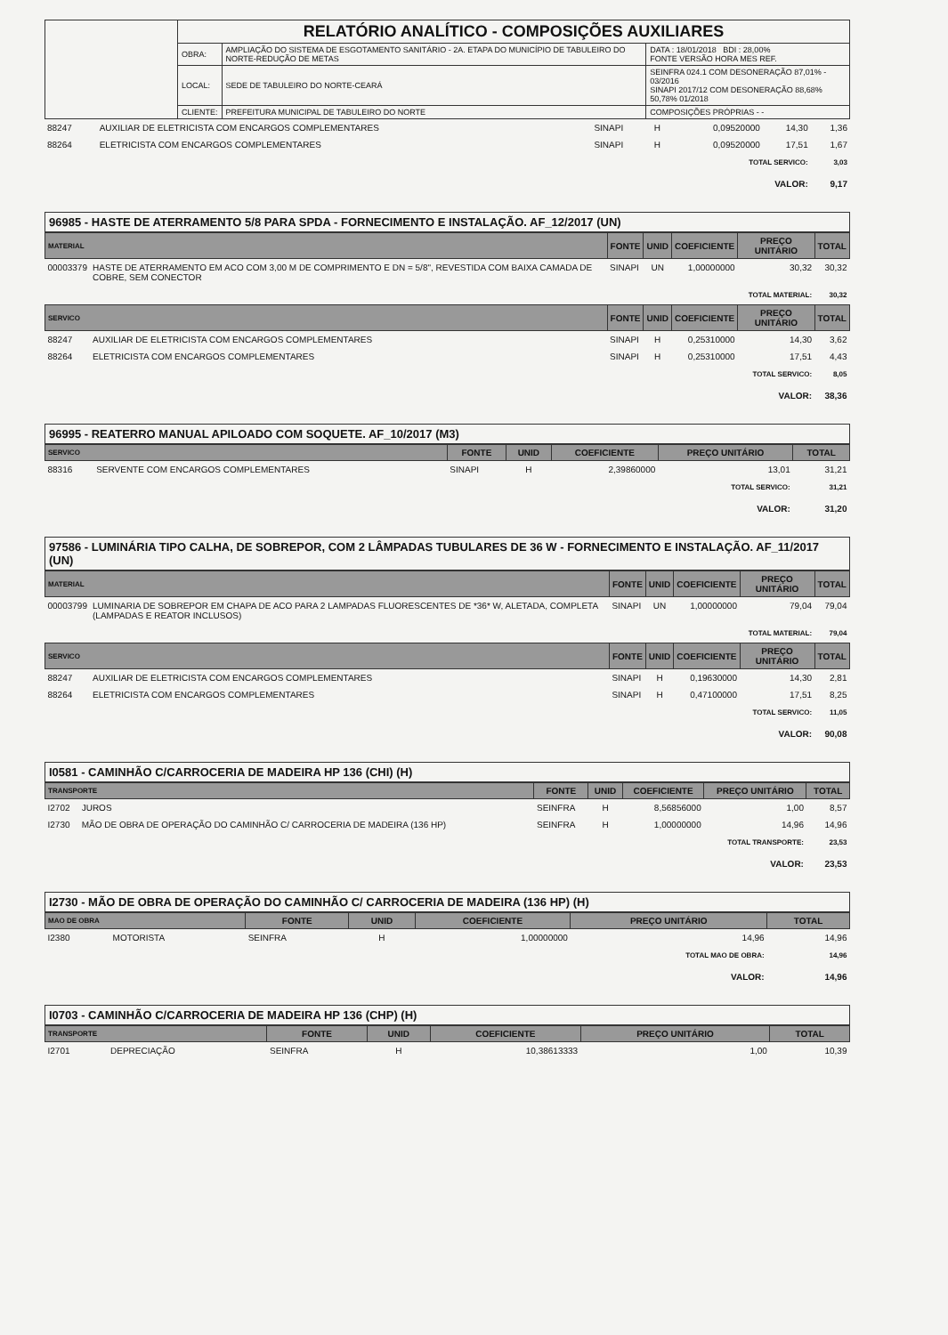| | RELATÓRIO ANALÍTICO - COMPOSIÇÕES AUXILIARES | | |
| | OBRA: | AMPLIAÇÃO DO SISTEMA DE ESGOTAMENTO SANITÁRIO - 2A. ETAPA DO MUNICÍPIO DE TABULEIRO DO NORTE-REDUÇÃO DE METAS | DATA : 18/01/2018 BDI : 28,00% FONTE VERSÃO HORA MES REF. |
| | LOCAL: | SEDE DE TABULEIRO DO NORTE-CEARÁ | SEINFRA 024.1 COM DESONERAÇÃO 87,01% - 03/2016 SINAPI 2017/12 COM DESONERAÇÃO 88,68% 50,78% 01/2018 |
| | CLIENTE: | PREFEITURA MUNICIPAL DE TABULEIRO DO NORTE | COMPOSIÇÕES PRÓPRIAS - - |
| 88247 | AUXILIAR DE ELETRICISTA COM ENCARGOS COMPLEMENTARES | SINAPI | H | 0,09520000 | 14,30 | 1,36 |
| 88264 | ELETRICISTA COM ENCARGOS COMPLEMENTARES | SINAPI | H | 0,09520000 | 17,51 | 1,67 |
| TOTAL SERVICO: | | | | | | 3,03 |
| VALOR: | | | | | | 9,17 |
96985 - HASTE DE ATERRAMENTO 5/8 PARA SPDA - FORNECIMENTO E INSTALAÇÃO. AF_12/2017 (UN)
| MATERIAL | | FONTE | UNID | COEFICIENTE | PREÇO UNITÁRIO | TOTAL |
| --- | --- | --- | --- | --- | --- | --- |
| 00003379 | HASTE DE ATERRAMENTO EM ACO COM 3,00 M DE COMPRIMENTO E DN = 5/8", REVESTIDA COM BAIXA CAMADA DE COBRE, SEM CONECTOR | SINAPI | UN | 1,00000000 | 30,32 | 30,32 |
| TOTAL MATERIAL: | | | | | | 30,32 |
| SERVICO | | FONTE | UNID | COEFICIENTE | PREÇO UNITÁRIO | TOTAL |
| 88247 | AUXILIAR DE ELETRICISTA COM ENCARGOS COMPLEMENTARES | SINAPI | H | 0,25310000 | 14,30 | 3,62 |
| 88264 | ELETRICISTA COM ENCARGOS COMPLEMENTARES | SINAPI | H | 0,25310000 | 17,51 | 4,43 |
| TOTAL SERVICO: | | | | | | 8,05 |
| VALOR: | | | | | | 38,36 |
96995 - REATERRO MANUAL APILOADO COM SOQUETE. AF_10/2017 (M3)
| SERVICO | | FONTE | UNID | COEFICIENTE | PREÇO UNITÁRIO | TOTAL |
| --- | --- | --- | --- | --- | --- | --- |
| 88316 | SERVENTE COM ENCARGOS COMPLEMENTARES | SINAPI | H | 2,39860000 | 13,01 | 31,21 |
| TOTAL SERVICO: | | | | | | 31,21 |
| VALOR: | | | | | | 31,20 |
97586 - LUMINÁRIA TIPO CALHA, DE SOBREPOR, COM 2 LÂMPADAS TUBULARES DE 36 W - FORNECIMENTO E INSTALAÇÃO. AF_11/2017 (UN)
| MATERIAL | | FONTE | UNID | COEFICIENTE | PREÇO UNITÁRIO | TOTAL |
| --- | --- | --- | --- | --- | --- | --- |
| 00003799 | LUMINARIA DE SOBREPOR EM CHAPA DE ACO PARA 2 LAMPADAS FLUORESCENTES DE *36* W, ALETADA, COMPLETA (LAMPADAS E REATOR INCLUSOS) | SINAPI | UN | 1,00000000 | 79,04 | 79,04 |
| TOTAL MATERIAL: | | | | | | 79,04 |
| SERVICO | | FONTE | UNID | COEFICIENTE | PREÇO UNITÁRIO | TOTAL |
| 88247 | AUXILIAR DE ELETRICISTA COM ENCARGOS COMPLEMENTARES | SINAPI | H | 0,19630000 | 14,30 | 2,81 |
| 88264 | ELETRICISTA COM ENCARGOS COMPLEMENTARES | SINAPI | H | 0,47100000 | 17,51 | 8,25 |
| TOTAL SERVICO: | | | | | | 11,05 |
| VALOR: | | | | | | 90,08 |
I0581 - CAMINHÃO C/CARROCERIA DE MADEIRA HP 136 (CHI) (H)
| TRANSPORTE | | FONTE | UNID | COEFICIENTE | PREÇO UNITÁRIO | TOTAL |
| --- | --- | --- | --- | --- | --- | --- |
| I2702 | JUROS | SEINFRA | H | 8,56856000 | 1,00 | 8,57 |
| I2730 | MÃO DE OBRA DE OPERAÇÃO DO CAMINHÃO C/ CARROCERIA DE MADEIRA (136 HP) | SEINFRA | H | 1,00000000 | 14,96 | 14,96 |
| TOTAL TRANSPORTE: | | | | | | 23,53 |
| VALOR: | | | | | | 23,53 |
I2730 - MÃO DE OBRA DE OPERAÇÃO DO CAMINHÃO C/ CARROCERIA DE MADEIRA (136 HP) (H)
| MAO DE OBRA | | FONTE | UNID | COEFICIENTE | PREÇO UNITÁRIO | TOTAL |
| --- | --- | --- | --- | --- | --- | --- |
| I2380 | MOTORISTA | SEINFRA | H | 1,00000000 | 14,96 | 14,96 |
| TOTAL MAO DE OBRA: | | | | | | 14,96 |
| VALOR: | | | | | | 14,96 |
I0703 - CAMINHÃO C/CARROCERIA DE MADEIRA HP 136 (CHP) (H)
| TRANSPORTE | | FONTE | UNID | COEFICIENTE | PREÇO UNITÁRIO | TOTAL |
| --- | --- | --- | --- | --- | --- | --- |
| I2701 | DEPRECIAÇÃO | SEINFRA | H | 10,38613333 | 1,00 | 10,39 |